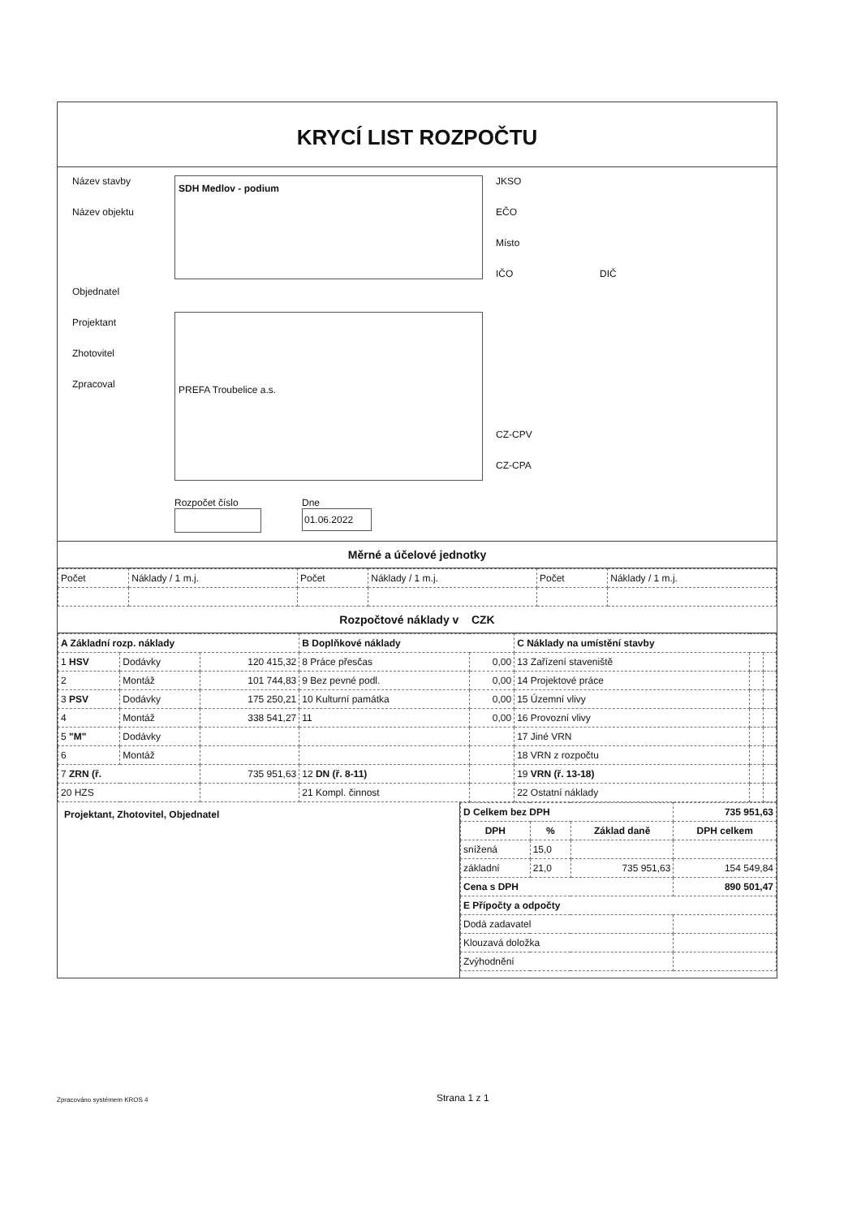KRYCÍ LIST ROZPOČTU
Název stavby
Název objektu
Objednatel
Projektant
Zhotovitel
Zpracoval
SDH Medlov - podium
PREFA Troubelice a.s.
Rozpočet číslo Dne
01.06.2022
JKSO
EČO
Místo
IČO DIČ
CZ-CPV
CZ-CPA
Měrné a účelové jednotky
| Počet | Náklady / 1 m.j. | Počet | Náklady / 1 m.j. | Počet | Náklady / 1 m.j. |
Rozpočtové náklady v CZK
| A Základní rozp. náklady | | | B Doplňkové náklady | | C Náklady na umístění stavby | | |
| --- | --- | --- | --- | --- | --- | --- | --- |
| 1 HSV | Dodávky | 120 415,32 | 8 Práce přesčas | 0,00 | 13 Zařízení staveniště | | |
| 2 | Montáž | 101 744,83 | 9 Bez pevné podl. | 0,00 | 14 Projektové práce | | |
| 3 PSV | Dodávky | 175 250,21 | 10 Kulturní památka | 0,00 | 15 Územní vlivy | | |
| 4 | Montáž | 338 541,27 | 11 | 0,00 | 16 Provozní vlivy | | |
| 5 "M" | Dodávky | | | | 17 Jiné VRN | | |
| 6 | Montáž | | | | 18 VRN z rozpočtu | | |
| 7 ZRN (ř. | | 735 951,63 | 12 DN (ř. 8-11) | | 19 VRN (ř. 13-18) | | |
| 20 HZS | | | 21 Kompl. činnost | | 22 Ostatní náklady | | |
Projektant, Zhotovitel, Objednatel
| D Celkem bez DPH | | | 735 951,63 |
| DPH | % | Základ daně | DPH celkem |
| snížená | 15,0 | | |
| základní | 21,0 | 735 951,63 | 154 549,84 |
| Cena s DPH | | | 890 501,47 |
| E Přípočty a odpočty | | | |
| Dodá zadavatel | | | |
| Klouzavá doložka | | | |
| Zvýhodnění | | | |
Zpracováno systémem KROS 4 Strana 1 z 1